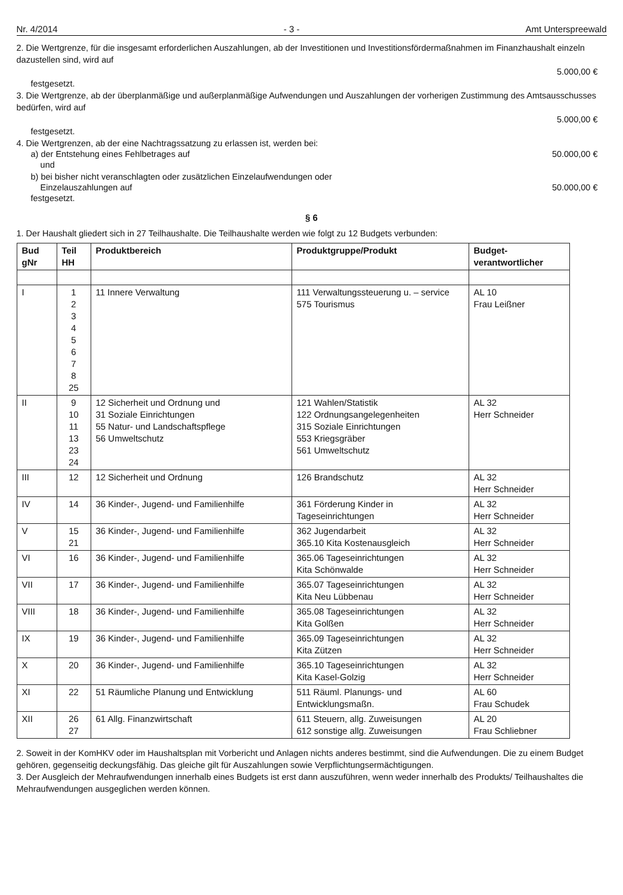Nr. 4/2014 - 3 - Amt Unterspreewald
2. Die Wertgrenze, für die insgesamt erforderlichen Auszahlungen, ab der Investitionen und Investitionsfördermaßnahmen im Finanzhaushalt einzeln dazustellen sind, wird auf
5.000,00 €
festgesetzt.
3. Die Wertgrenze, ab der überplanmäßige und außerplanmäßige Aufwendungen und Auszahlungen der vorherigen Zustimmung des Amtsausschusses bedürfen, wird auf
5.000,00 €
festgesetzt.
4. Die Wertgrenzen, ab der eine Nachtragssatzung zu erlassen ist, werden bei:
a) der Entstehung eines Fehlbetrages auf 50.000,00 €
und
b) bei bisher nicht veranschlagten oder zusätzlichen Einzelaufwendungen oder
Einzelauszahlungen auf 50.000,00 €
festgesetzt.
§ 6
1. Der Haushalt gliedert sich in 27 Teilhaushalte. Die Teilhaushalte werden wie folgt zu 12 Budgets verbunden:
| Bud gNr | Teil HH | Produktbereich | Produktgruppe/Produkt | Budget-verantwortlicher |
| --- | --- | --- | --- | --- |
| I | 1 2 3 4 5 6 7 8 25 | 11 Innere Verwaltung | 111 Verwaltungssteuerung u. – service 575 Tourismus | AL 10 Frau Leißner |
| II | 9 10 11 13 23 24 | 12 Sicherheit und Ordnung und 31 Soziale Einrichtungen 55 Natur- und Landschaftspflege 56 Umweltschutz | 121 Wahlen/Statistik 122 Ordnungsangelegenheiten 315 Soziale Einrichtungen 553 Kriegsgräber 561 Umweltschutz | AL 32 Herr Schneider |
| III | 12 | 12 Sicherheit und Ordnung | 126 Brandschutz | AL 32 Herr Schneider |
| IV | 14 | 36 Kinder-, Jugend- und Familienhilfe | 361 Förderung Kinder in Tageseinrichtungen | AL 32 Herr Schneider |
| V | 15 21 | 36 Kinder-, Jugend- und Familienhilfe | 362 Jugendarbeit 365.10 Kita Kostenausgleich | AL 32 Herr Schneider |
| VI | 16 | 36 Kinder-, Jugend- und Familienhilfe | 365.06 Tageseinrichtungen Kita Schönwalde | AL 32 Herr Schneider |
| VII | 17 | 36 Kinder-, Jugend- und Familienhilfe | 365.07 Tageseinrichtungen Kita Neu Lübbenau | AL 32 Herr Schneider |
| VIII | 18 | 36 Kinder-, Jugend- und Familienhilfe | 365.08 Tageseinrichtungen Kita Golßen | AL 32 Herr Schneider |
| IX | 19 | 36 Kinder-, Jugend- und Familienhilfe | 365.09 Tageseinrichtungen Kita Zützen | AL 32 Herr Schneider |
| X | 20 | 36 Kinder-, Jugend- und Familienhilfe | 365.10 Tageseinrichtungen Kita Kasel-Golzig | AL 32 Herr Schneider |
| XI | 22 | 51 Räumliche Planung und Entwicklung | 511 Räuml. Planungs- und Entwicklungsmaßn. | AL 60 Frau Schudek |
| XII | 26 27 | 61 Allg. Finanzwirtschaft | 611 Steuern, allg. Zuweisungen 612 sonstige allg. Zuweisungen | AL 20 Frau Schliebner |
2. Soweit in der KomHKV oder im Haushaltsplan mit Vorbericht und Anlagen nichts anderes bestimmt, sind die Aufwendungen. Die zu einem Budget gehören, gegenseitig deckungsfähig. Das gleiche gilt für Auszahlungen sowie Verpflichtungsermächtigungen.
3. Der Ausgleich der Mehraufwendungen innerhalb eines Budgets ist erst dann auszuführen, wenn weder innerhalb des Produkts/ Teilhaushaltes die Mehraufwendungen ausgeglichen werden können.